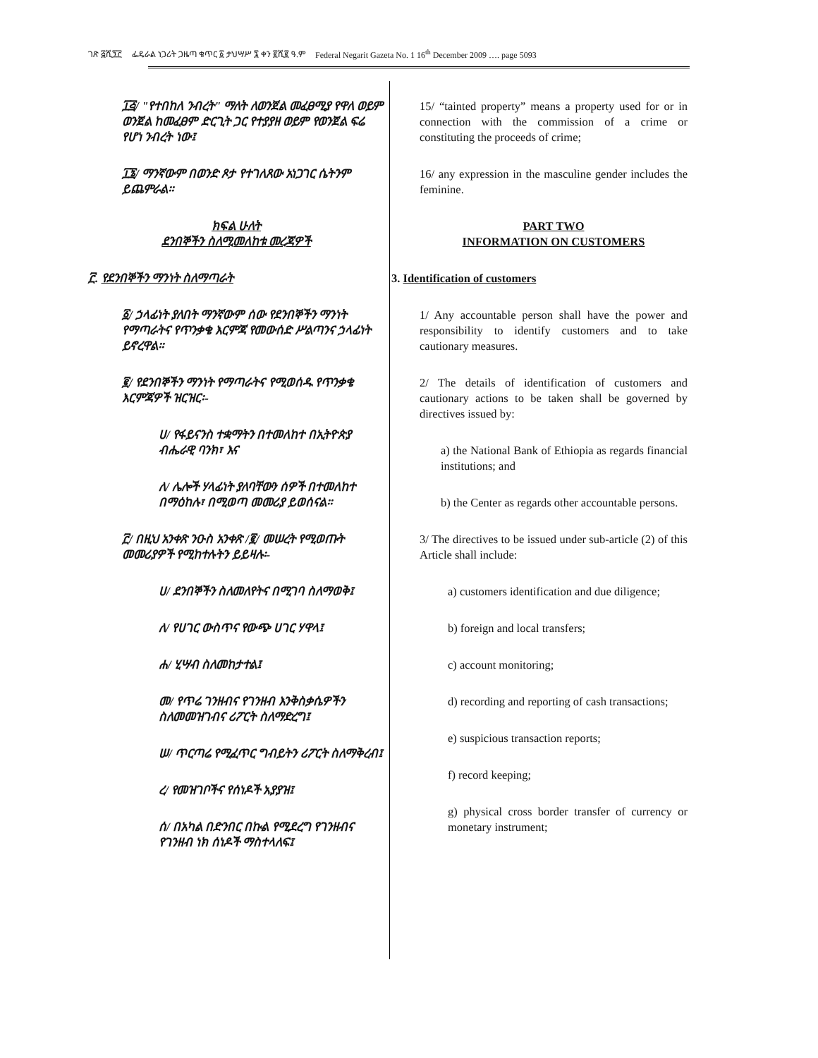ገጽ ፭ሺ፺፫ ፌዴራል ነጋሪት ጋዜጣ ቁጥር ፩ ታህሣሥ ፯ ቀን ፪ሺ፪ ዓ.ም Federal Negarit Gazeta No. 1 16<sup>th</sup> December 2009 …. page 5093
፲፭/ "የተበከለ ንብረት" ማለት ለወንጀል መፈፀሚያ የዋለ ወይም ወንጀል ከመፈፀም ድርጊት ጋር የተያያዘ ወይም የወንጀል ፍሬ የሆነ ንብረት ነው፤
፲፮/ ማንኛውም በወንድ ጾታ የተገለጸው አነጋገር ሴትንም ይጨምራል።
ክፍል ሁለት
ደንበኞችን ስለሚመለከቱ መረጃዎች
፫. የደንበኞችን ማንነት ስለማጣራት
፩/ ኃላፊነት ያለበት ማንኛውም ሰው የደንበኞችን ማንነት የማጣራትና የጥንቃቄ እርምጃ የመውሰድ ሥልጣንና ኃላፊነት ይኖረዋል።
፪/ የደንበኞችን ማንነት የማጣራትና የሚወሰዱ የጥንቃቄ እርምጃዎች ዝርዝር፡-
ሀ/ የፋይናንስ ተቋማትን በተመለከተ በኢትዮጵያ ብሔራዊ ባንክ፣ እና
ለ/ ሌሎች ሃላፊነት ያለባቸውን ሰዎች በተመለከተ በማዕከሉ፣ በሚወጣ መመሪያ ይወሰናል።
፫/ በዚህ አንቀጽ ንዑስ አንቀጽ /፪/ መሠረት የሚወጡት መመሪያዎች የሚከተሉትን ይይዛሉ፡-
ሀ/ ደንበኞችን ስለመለየትና በሚገባ ስለማወቅ፤
ለ/ የሀገር ውስጥና የውጭ ሀገር ሃዋላ፤
ሐ/ ሂሣብ ስለመከታተል፤
መ/ የጥሬ ገንዘብና የገንዘብ እንቅስቃሴዎችን ስለመመዝገብና ሪፖርት ስለማድረግ፤
ሠ/ ጥርጣሬ የሚፈጥር ግብይትን ሪፖርት ስለማቅረብ፤
ረ/ የመዝገቦችና የሰነዶች አያያዝ፤
ሰ/ በአካል በድንበር በኩል የሚደረግ የገንዘብና የገንዘብ ነክ ሰነዶች ማስተላለፍ፤
15/ “tainted property” means a property used for or in connection with the commission of a crime or constituting the proceeds of crime;
16/ any expression in the masculine gender includes the feminine.
PART TWO
INFORMATION ON CUSTOMERS
3. Identification of customers
1/ Any accountable person shall have the power and responsibility to identify customers and to take cautionary measures.
2/ The details of identification of customers and cautionary actions to be taken shall be governed by directives issued by:
a) the National Bank of Ethiopia as regards financial institutions; and
b) the Center as regards other accountable persons.
3/ The directives to be issued under sub-article (2) of this Article shall include:
a) customers identification and due diligence;
b) foreign and local transfers;
c) account monitoring;
d) recording and reporting of cash transactions;
e) suspicious transaction reports;
f) record keeping;
g) physical cross border transfer of currency or monetary instrument;